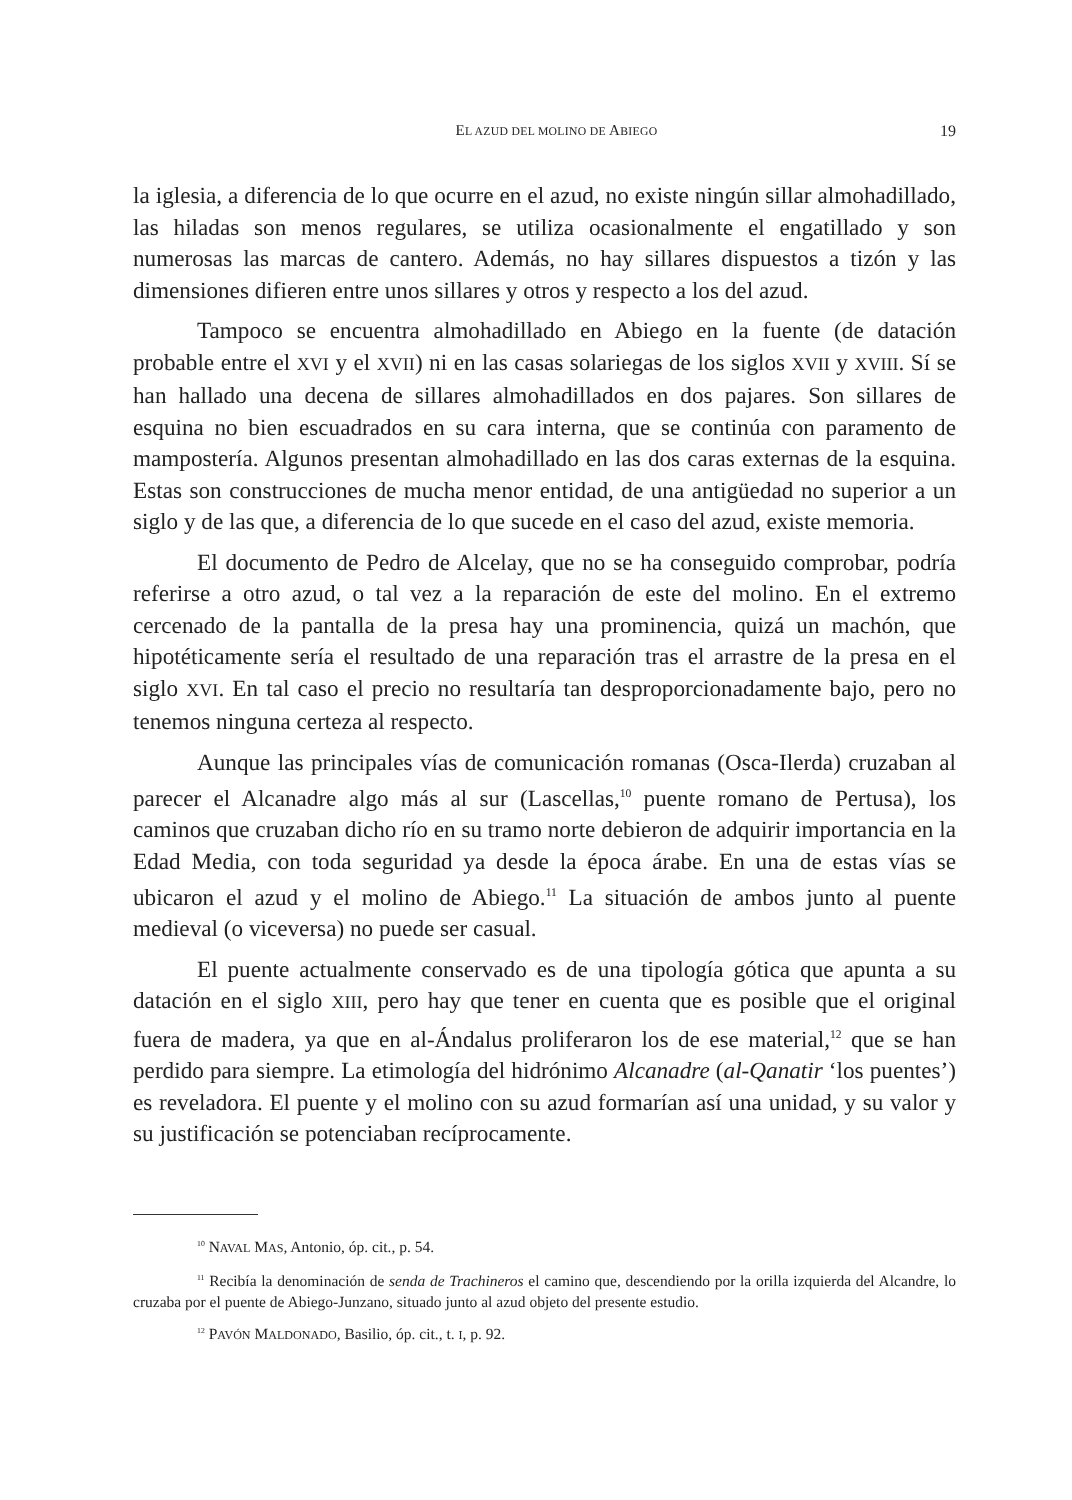EL AZUD DEL MOLINO DE ABIEGO 19
la iglesia, a diferencia de lo que ocurre en el azud, no existe ningún sillar almohadillado, las hiladas son menos regulares, se utiliza ocasionalmente el engatillado y son numerosas las marcas de cantero. Además, no hay sillares dispuestos a tizón y las dimensiones difieren entre unos sillares y otros y respecto a los del azud.
Tampoco se encuentra almohadillado en Abiego en la fuente (de datación probable entre el XVI y el XVII) ni en las casas solariegas de los siglos XVII y XVIII. Sí se han hallado una decena de sillares almohadillados en dos pajares. Son sillares de esquina no bien escuadrados en su cara interna, que se continúa con paramento de mampostería. Algunos presentan almohadillado en las dos caras externas de la esquina. Estas son construcciones de mucha menor entidad, de una antigüedad no superior a un siglo y de las que, a diferencia de lo que sucede en el caso del azud, existe memoria.
El documento de Pedro de Alcelay, que no se ha conseguido comprobar, podría referirse a otro azud, o tal vez a la reparación de este del molino. En el extremo cercenado de la pantalla de la presa hay una prominencia, quizá un machón, que hipotéticamente sería el resultado de una reparación tras el arrastre de la presa en el siglo XVI. En tal caso el precio no resultaría tan desproporcionadamente bajo, pero no tenemos ninguna certeza al respecto.
Aunque las principales vías de comunicación romanas (Osca-Ilerda) cruzaban al parecer el Alcanadre algo más al sur (Lascellas,<sup>10</sup> puente romano de Pertusa), los caminos que cruzaban dicho río en su tramo norte debieron de adquirir importancia en la Edad Media, con toda seguridad ya desde la época árabe. En una de estas vías se ubicaron el azud y el molino de Abiego.<sup>11</sup> La situación de ambos junto al puente medieval (o viceversa) no puede ser casual.
El puente actualmente conservado es de una tipología gótica que apunta a su datación en el siglo XIII, pero hay que tener en cuenta que es posible que el original fuera de madera, ya que en al-Ándalus proliferaron los de ese material,<sup>12</sup> que se han perdido para siempre. La etimología del hidrónimo Alcanadre (al-Qanatir ‘los puentes’) es reveladora. El puente y el molino con su azud formarían así una unidad, y su valor y su justificación se potenciaban recíprocamente.
<sup>10</sup> NAVAL MAS, Antonio, óp. cit., p. 54.
<sup>11</sup> Recibía la denominación de senda de Trachineros el camino que, descendiendo por la orilla izquierda del Alcandre, lo cruzaba por el puente de Abiego-Junzano, situado junto al azud objeto del presente estudio.
<sup>12</sup> PAVÓN MALDONADO, Basilio, óp. cit., t. I, p. 92.